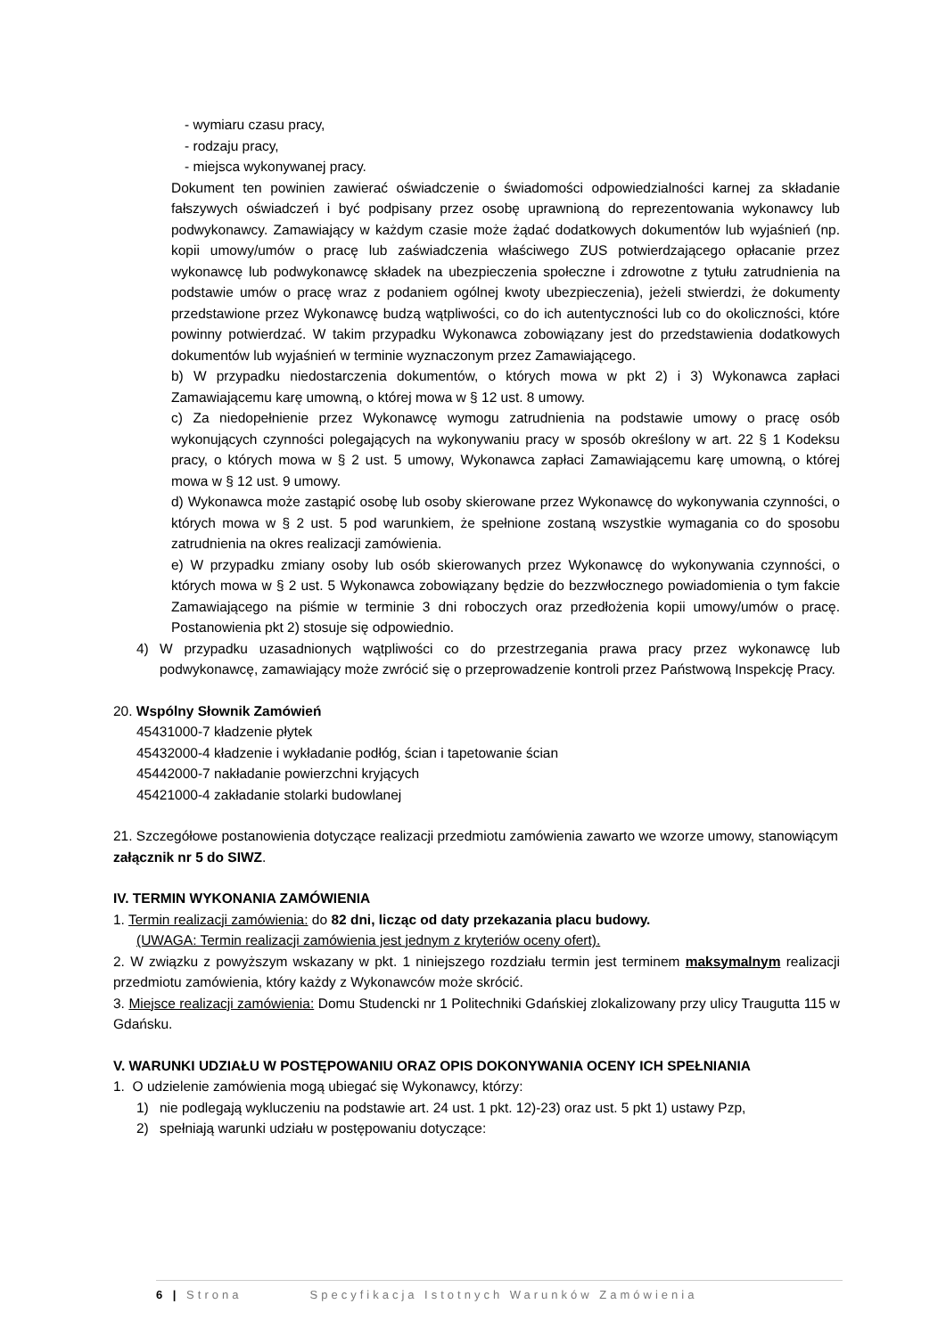- wymiaru czasu pracy,
- rodzaju pracy,
- miejsca wykonywanej pracy.
Dokument ten powinien zawierać oświadczenie o świadomości odpowiedzialności karnej za składanie fałszywych oświadczeń i być podpisany przez osobę uprawnioną do reprezentowania wykonawcy lub podwykonawcy. Zamawiający w każdym czasie może żądać dodatkowych dokumentów lub wyjaśnień (np. kopii umowy/umów o pracę lub zaświadczenia właściwego ZUS potwierdzającego opłacanie przez wykonawcę lub podwykonawcę składek na ubezpieczenia społeczne i zdrowotne z tytułu zatrudnienia na podstawie umów o pracę wraz z podaniem ogólnej kwoty ubezpieczenia), jeżeli stwierdzi, że dokumenty przedstawione przez Wykonawcę budzą wątpliwości, co do ich autentyczności lub co do okoliczności, które powinny potwierdzać. W takim przypadku Wykonawca zobowiązany jest do przedstawienia dodatkowych dokumentów lub wyjaśnień w terminie wyznaczonym przez Zamawiającego.
b) W przypadku niedostarczenia dokumentów, o których mowa w pkt 2) i 3) Wykonawca zapłaci Zamawiającemu karę umowną, o której mowa w § 12 ust. 8 umowy.
c) Za niedopełnienie przez Wykonawcę wymogu zatrudnienia na podstawie umowy o pracę osób wykonujących czynności polegających na wykonywaniu pracy w sposób określony w art. 22 § 1 Kodeksu pracy, o których mowa w § 2 ust. 5 umowy, Wykonawca zapłaci Zamawiającemu karę umowną, o której mowa w § 12 ust. 9 umowy.
d) Wykonawca może zastąpić osobę lub osoby skierowane przez Wykonawcę do wykonywania czynności, o których mowa w § 2 ust. 5 pod warunkiem, że spełnione zostaną wszystkie wymagania co do sposobu zatrudnienia na okres realizacji zamówienia.
e) W przypadku zmiany osoby lub osób skierowanych przez Wykonawcę do wykonywania czynności, o których mowa w § 2 ust. 5 Wykonawca zobowiązany będzie do bezzwłocznego powiadomienia o tym fakcie Zamawiającego na piśmie w terminie 3 dni roboczych oraz przedłożenia kopii umowy/umów o pracę. Postanowienia pkt 2) stosuje się odpowiednio.
4) W przypadku uzasadnionych wątpliwości co do przestrzegania prawa pracy przez wykonawcę lub podwykonawcę, zamawiający może zwrócić się o przeprowadzenie kontroli przez Państwową Inspekcję Pracy.
20. Wspólny Słownik Zamówień
45431000-7 kładzenie płytek
45432000-4 kładzenie i wykładanie podłóg, ścian i tapetowanie ścian
45442000-7 nakładanie powierzchni kryjących
45421000-4 zakładanie stolarki budowlanej
21. Szczegółowe postanowienia dotyczące realizacji przedmiotu zamówienia zawarto we wzorze umowy, stanowiącym załącznik nr 5 do SIWZ.
IV. TERMIN WYKONANIA ZAMÓWIENIA
1. Termin realizacji zamówienia: do 82 dni, licząc od daty przekazania placu budowy.
(UWAGA: Termin realizacji zamówienia jest jednym z kryteriów oceny ofert).
2. W związku z powyższym wskazany w pkt. 1 niniejszego rozdziału termin jest terminem maksymalnym realizacji przedmiotu zamówienia, który każdy z Wykonawców może skrócić.
3. Miejsce realizacji zamówienia: Domu Studencki nr 1 Politechniki Gdańskiej zlokalizowany przy ulicy Traugutta 115 w Gdańsku.
V. WARUNKI UDZIAŁU W POSTĘPOWANIU ORAZ OPIS DOKONYWANIA OCENY ICH SPEŁNIANIA
1. O udzielenie zamówienia mogą ubiegać się Wykonawcy, którzy:
1) nie podlegają wykluczeniu na podstawie art. 24 ust. 1 pkt. 12)-23) oraz ust. 5 pkt 1) ustawy Pzp,
2) spełniają warunki udziału w postępowaniu dotyczące:
6 | Strona Specyfikacja Istotnych Warunków Zamówienia